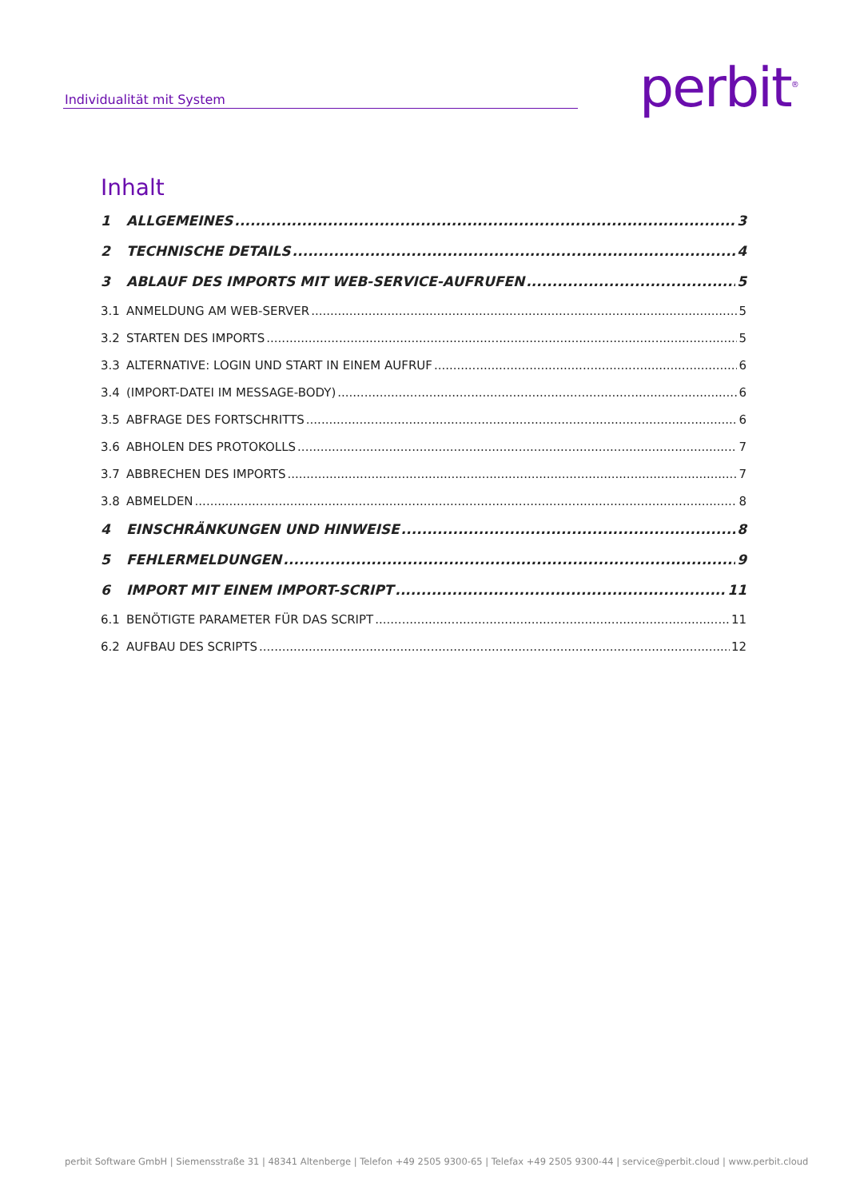Individualität mit System perbit<sup>®</sup>
Inhalt
1 ALLGEMEINES 3
2 TECHNISCHE DETAILS 4
3 ABLAUF DES IMPORTS MIT WEB-SERVICE-AUFRUFEN 5
3.1 ANMELDUNG AM WEB-SERVER 5
3.2 STARTEN DES IMPORTS 5
3.3 ALTERNATIVE: LOGIN UND START IN EINEM AUFRUF 6
3.4 (IMPORT-DATEI IM MESSAGE-BODY) 6
3.5 ABFRAGE DES FORTSCHRITTS 6
3.6 ABHOLEN DES PROTOKOLLS 7
3.7 ABBRECHEN DES IMPORTS 7
3.8 ABMELDEN 8
4 EINSCHRÄNKUNGEN UND HINWEISE 8
5 FEHLERMELDUNGEN 9
6 IMPORT MIT EINEM IMPORT-SCRIPT 11
6.1 BENÖTIGTE PARAMETER FÜR DAS SCRIPT 11
6.2 AUFBAU DES SCRIPTS 12
perbit Software GmbH | Siemensstraße 31 | 48341 Altenberge | Telefon +49 2505 9300-65 | Telefax +49 2505 9300-44 | service@perbit.cloud | www.perbit.cloud